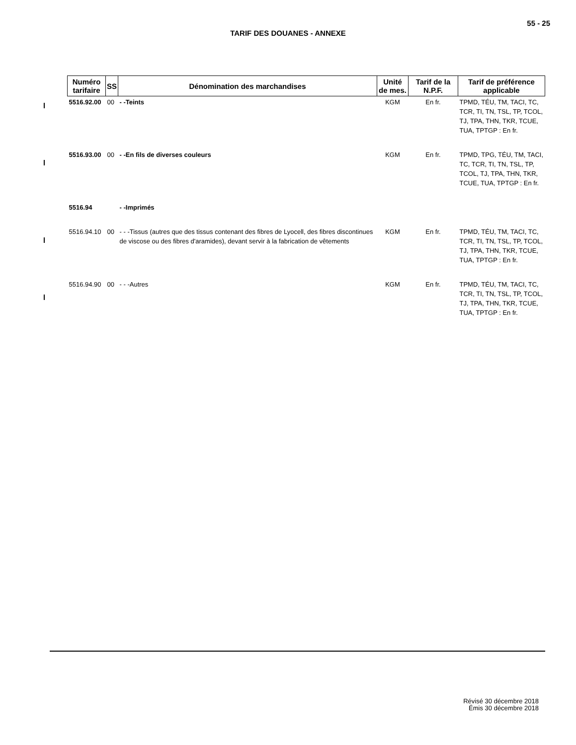55 - 25
TARIF DES DOUANES - ANNEXE
| Numéro tarifaire | SS | Dénomination des marchandises | Unité de mes. | Tarif de la N.P.F. | Tarif de préférence applicable |
| --- | --- | --- | --- | --- | --- |
| 5516.92.00 | 00 | - -Teints | KGM | En fr. | TPMD, TÉU, TM, TACI, TC, TCR, TI, TN, TSL, TP, TCOL, TJ, TPA, THN, TKR, TCUE, TUA, TPTGP : En fr. |
| 5516.93.00 | 00 | - -En fils de diverses couleurs | KGM | En fr. | TPMD, TPG, TÉU, TM, TACI, TC, TCR, TI, TN, TSL, TP, TCOL, TJ, TPA, THN, TKR, TCUE, TUA, TPTGP : En fr. |
| 5516.94 | | - -Imprimés | | | |
| 5516.94.10 | 00 | - - -Tissus (autres que des tissus contenant des fibres de Lyocell, des fibres discontinues de viscose ou des fibres d'aramides), devant servir à la fabrication de vêtements | KGM | En fr. | TPMD, TÉU, TM, TACI, TC, TCR, TI, TN, TSL, TP, TCOL, TJ, TPA, THN, TKR, TCUE, TUA, TPTGP : En fr. |
| 5516.94.90 | 00 | - - -Autres | KGM | En fr. | TPMD, TÉU, TM, TACI, TC, TCR, TI, TN, TSL, TP, TCOL, TJ, TPA, THN, TKR, TCUE, TUA, TPTGP : En fr. |
Révisé 30 décembre 2018
Émis 30 décembre 2018